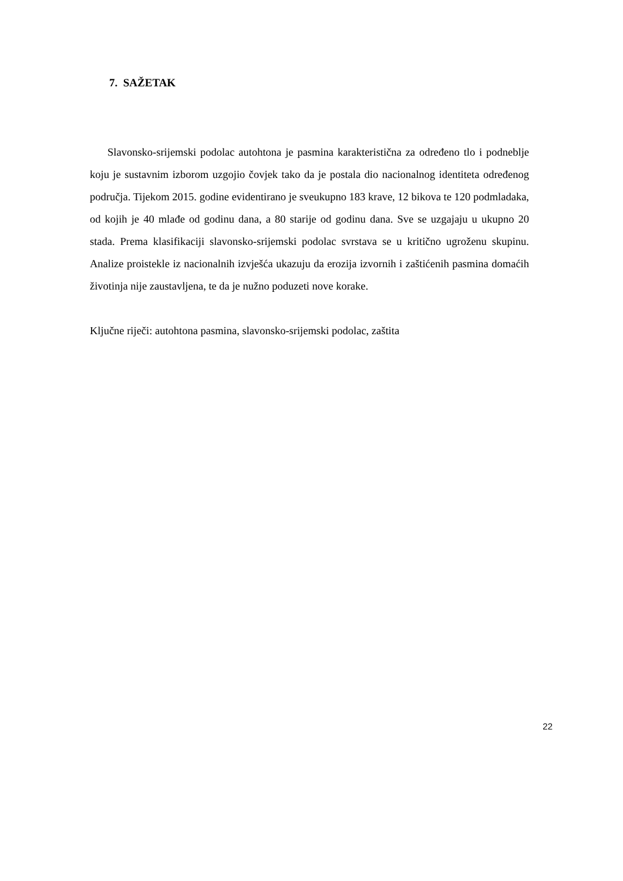7. SAŽETAK
Slavonsko-srijemski podolac autohtona je pasmina karakteristična za određeno tlo i podneblje koju je sustavnim izborom uzgojio čovjek tako da je postala dio nacionalnog identiteta određenog područja. Tijekom 2015. godine evidentirano je sveukupno 183 krave, 12 bikova te 120 podmladaka, od kojih je 40 mlađe od godinu dana, a 80 starije od godinu dana. Sve se uzgajaju u ukupno 20 stada. Prema klasifikaciji slavonsko-srijemski podolac svrstava se u kritično ugroženu skupinu. Analize proistekle iz nacionalnih izvješća ukazuju da erozija izvornih i zaštićenih pasmina domaćih životinja nije zaustavljena, te da je nužno poduzeti nove korake.
Ključne riječi: autohtona pasmina, slavonsko-srijemski podolac, zaštita
22